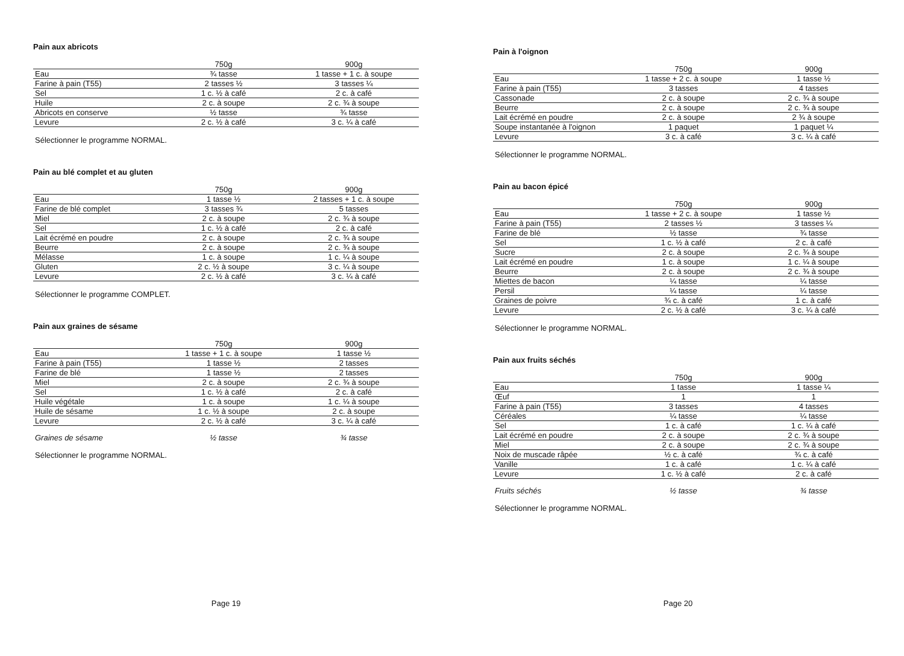Pain aux abricots
| | 750g | 900g |
| --- | --- | --- |
| Eau | ¾ tasse | 1 tasse + 1 c. à soupe |
| Farine à pain (T55) | 2 tasses ½ | 3 tasses ¼ |
| Sel | 1 c. ½ à café | 2 c. à café |
| Huile | 2 c. à soupe | 2 c. ¾ à soupe |
| Abricots en conserve | ½ tasse | ¾ tasse |
| Levure | 2 c. ½ à café | 3 c. ¼ à café |
Sélectionner le programme NORMAL.
Pain au blé complet et au gluten
| | 750g | 900g |
| --- | --- | --- |
| Eau | 1 tasse ½ | 2 tasses + 1 c. à soupe |
| Farine de blé complet | 3 tasses ¾ | 5 tasses |
| Miel | 2 c. à soupe | 2 c. ¾ à soupe |
| Sel | 1 c. ½ à café | 2 c. à café |
| Lait écrémé en poudre | 2 c. à soupe | 2 c. ¾ à soupe |
| Beurre | 2 c. à soupe | 2 c. ¾ à soupe |
| Mélasse | 1 c. à soupe | 1 c. ¼ à soupe |
| Gluten | 2 c. ½ à soupe | 3 c. ¼ à soupe |
| Levure | 2 c. ½ à café | 3 c. ¼ à café |
Sélectionner le programme COMPLET.
Pain aux graines de sésame
| | 750g | 900g |
| --- | --- | --- |
| Eau | 1 tasse + 1 c. à soupe | 1 tasse ½ |
| Farine à pain (T55) | 1 tasse ½ | 2 tasses |
| Farine de blé | 1 tasse ½ | 2 tasses |
| Miel | 2 c. à soupe | 2 c. ¾ à soupe |
| Sel | 1 c. ½ à café | 2 c. à café |
| Huile végétale | 1 c. à soupe | 1 c. ¼ à soupe |
| Huile de sésame | 1 c. ½ à soupe | 2 c. à soupe |
| Levure | 2 c. ½ à café | 3 c. ¼ à café |
| Graines de sésame | ½ tasse | ¾ tasse |
Sélectionner le programme NORMAL.
Page 19
Pain à l'oignon
| | 750g | 900g |
| --- | --- | --- |
| Eau | 1 tasse + 2 c. à soupe | 1 tasse ½ |
| Farine à pain (T55) | 3 tasses | 4 tasses |
| Cassonade | 2 c. à soupe | 2 c. ¾ à soupe |
| Beurre | 2 c. à soupe | 2 c. ¾ à soupe |
| Lait écrémé en poudre | 2 c. à soupe | 2 ¾ à soupe |
| Soupe instantanée à l'oignon | 1 paquet | 1 paquet ¼ |
| Levure | 3 c. à café | 3 c. ¼ à café |
Sélectionner le programme NORMAL.
Pain au bacon épicé
| | 750g | 900g |
| --- | --- | --- |
| Eau | 1 tasse + 2 c. à soupe | 1 tasse ½ |
| Farine à pain (T55) | 2 tasses ½ | 3 tasses ¼ |
| Farine de blé | ½ tasse | ¾ tasse |
| Sel | 1 c. ½ à café | 2 c. à café |
| Sucre | 2 c. à soupe | 2 c. ¾ à soupe |
| Lait écrémé en poudre | 1 c. à soupe | 1 c. ¼ à soupe |
| Beurre | 2 c. à soupe | 2 c. ¾ à soupe |
| Miettes de bacon | ¼ tasse | ¼ tasse |
| Persil | ¼ tasse | ¼ tasse |
| Graines de poivre | ¾ c. à café | 1 c. à café |
| Levure | 2 c. ½ à café | 3 c. ¼ à café |
Sélectionner le programme NORMAL.
Pain aux fruits séchés
| | 750g | 900g |
| --- | --- | --- |
| Eau | 1 tasse | 1 tasse ¼ |
| Œuf | 1 | 1 |
| Farine à pain (T55) | 3 tasses | 4 tasses |
| Céréales | ¼ tasse | ¼ tasse |
| Sel | 1 c. à café | 1 c. ¼ à café |
| Lait écrémé en poudre | 2 c. à soupe | 2 c. ¾ à soupe |
| Miel | 2 c. à soupe | 2 c. ¾ à soupe |
| Noix de muscade râpée | ½ c. à café | ¾ c. à café |
| Vanille | 1 c. à café | 1 c. ¼ à café |
| Levure | 1 c. ½ à café | 2 c. à café |
| Fruits séchés | ½ tasse | ¾ tasse |
Sélectionner le programme NORMAL.
Page 20